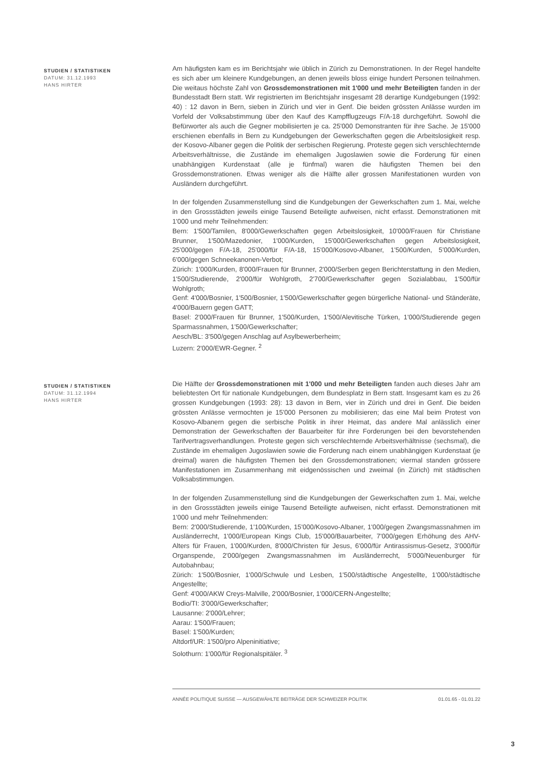STUDIEN / STATISTIKEN
DATUM: 31.12.1993
HANS HIRTER
Am häufigsten kam es im Berichtsjahr wie üblich in Zürich zu Demonstrationen. In der Regel handelte es sich aber um kleinere Kundgebungen, an denen jeweils bloss einige hundert Personen teilnahmen. Die weitaus höchste Zahl von Grossdemonstrationen mit 1'000 und mehr Beteiligten fanden in der Bundesstadt Bern statt. Wir registrierten im Berichtsjahr insgesamt 28 derartige Kundgebungen (1992: 40) : 12 davon in Bern, sieben in Zürich und vier in Genf. Die beiden grössten Anlässe wurden im Vorfeld der Volksabstimmung über den Kauf des Kampfflugzeugs F/A-18 durchgeführt. Sowohl die Befürworter als auch die Gegner mobilisierten je ca. 25'000 Demonstranten für ihre Sache. Je 15'000 erschienen ebenfalls in Bern zu Kundgebungen der Gewerkschaften gegen die Arbeitslosigkeit resp. der Kosovo-Albaner gegen die Politik der serbischen Regierung. Proteste gegen sich verschlechternde Arbeitsverhältnisse, die Zustände im ehemaligen Jugoslawien sowie die Forderung für einen unabhängigen Kurdenstaat (alle je fünfmal) waren die häufigsten Themen bei den Grossdemonstrationen. Etwas weniger als die Hälfte aller grossen Manifestationen wurden von Ausländern durchgeführt.
In der folgenden Zusammenstellung sind die Kundgebungen der Gewerkschaften zum 1. Mai, welche in den Grossstädten jeweils einige Tausend Beteiligte aufweisen, nicht erfasst. Demonstrationen mit 1'000 und mehr Teilnehmenden:
Bern: 1'500/Tamilen, 8'000/Gewerkschaften gegen Arbeitslosigkeit, 10'000/Frauen für Christiane Brunner, 1'500/Mazedonier, 1'000/Kurden, 15'000/Gewerkschaften gegen Arbeitslosigkeit, 25'000/gegen F/A-18, 25'000/für F/A-18, 15'000/Kosovo-Albaner, 1'500/Kurden, 5'000/Kurden, 6'000/gegen Schneekanonen-Verbot;
Zürich: 1'000/Kurden, 8'000/Frauen für Brunner, 2'000/Serben gegen Berichterstattung in den Medien, 1'500/Studierende, 2'000/für Wohlgroth, 2'700/Gewerkschafter gegen Sozialabbau, 1'500/für Wohlgroth;
Genf: 4'000/Bosnier, 1'500/Bosnier, 1'500/Gewerkschafter gegen bürgerliche National- und Ständeräte, 4'000/Bauern gegen GATT;
Basel: 2'000/Frauen für Brunner, 1'500/Kurden, 1'500/Alevitische Türken, 1'000/Studierende gegen Sparmassnahmen, 1'500/Gewerkschafter;
Aesch/BL: 3'500/gegen Anschlag auf Asylbewerberheim;
Luzern: 2'000/EWR-Gegner. <sup>2</sup>
STUDIEN / STATISTIKEN
DATUM: 31.12.1994
HANS HIRTER
Die Hälfte der Grossdemonstrationen mit 1'000 und mehr Beteiligten fanden auch dieses Jahr am beliebtesten Ort für nationale Kundgebungen, dem Bundesplatz in Bern statt. Insgesamt kam es zu 26 grossen Kundgebungen (1993: 28): 13 davon in Bern, vier in Zürich und drei in Genf. Die beiden grössten Anlässe vermochten je 15'000 Personen zu mobilisieren; das eine Mal beim Protest von Kosovo-Albanern gegen die serbische Politik in ihrer Heimat, das andere Mal anlässlich einer Demonstration der Gewerkschaften der Bauarbeiter für ihre Forderungen bei den bevorstehenden Tarifvertragsverhandlungen. Proteste gegen sich verschlechternde Arbeitsverhältnisse (sechsmal), die Zustände im ehemaligen Jugoslawien sowie die Forderung nach einem unabhängigen Kurdenstaat (je dreimal) waren die häufigsten Themen bei den Grossdemonstrationen; viermal standen grössere Manifestationen im Zusammenhang mit eidgenössischen und zweimal (in Zürich) mit städtischen Volksabstimmungen.
In der folgenden Zusammenstellung sind die Kundgebungen der Gewerkschaften zum 1. Mai, welche in den Grossstädten jeweils einige Tausend Beteiligte aufweisen, nicht erfasst. Demonstrationen mit 1'000 und mehr Teilnehmenden:
Bern: 2'000/Studierende, 1'100/Kurden, 15'000/Kosovo-Albaner, 1'000/gegen Zwangsmassnahmen im Ausländerrecht, 1'000/European Kings Club, 15'000/Bauarbeiter, 7'000/gegen Erhöhung des AHV-Alters für Frauen, 1'000/Kurden, 8'000/Christen für Jesus, 6'000/für Antirassismus-Gesetz, 3'000/für Organspende, 2'000/gegen Zwangsmassnahmen im Ausländerrecht, 5'000/Neuenburger für Autobahnbau;
Zürich: 1'500/Bosnier, 1'000/Schwule und Lesben, 1'500/städtische Angestellte, 1'000/städtische Angestellte;
Genf: 4'000/AKW Creys-Malville, 2'000/Bosnier, 1'000/CERN-Angestellte;
Bodio/TI: 3'000/Gewerkschafter;
Lausanne: 2'000/Lehrer;
Aarau: 1'500/Frauen;
Basel: 1'500/Kurden;
Altdorf/UR: 1'500/pro Alpeninitiative;
Solothurn: 1'000/für Regionalspitäler. <sup>3</sup>
ANNÉE POLITIQUE SUISSE — AUSGEWÄHLTE BEITRÄGE DER SCHWEIZER POLITIK 01.01.65 - 01.01.22
3